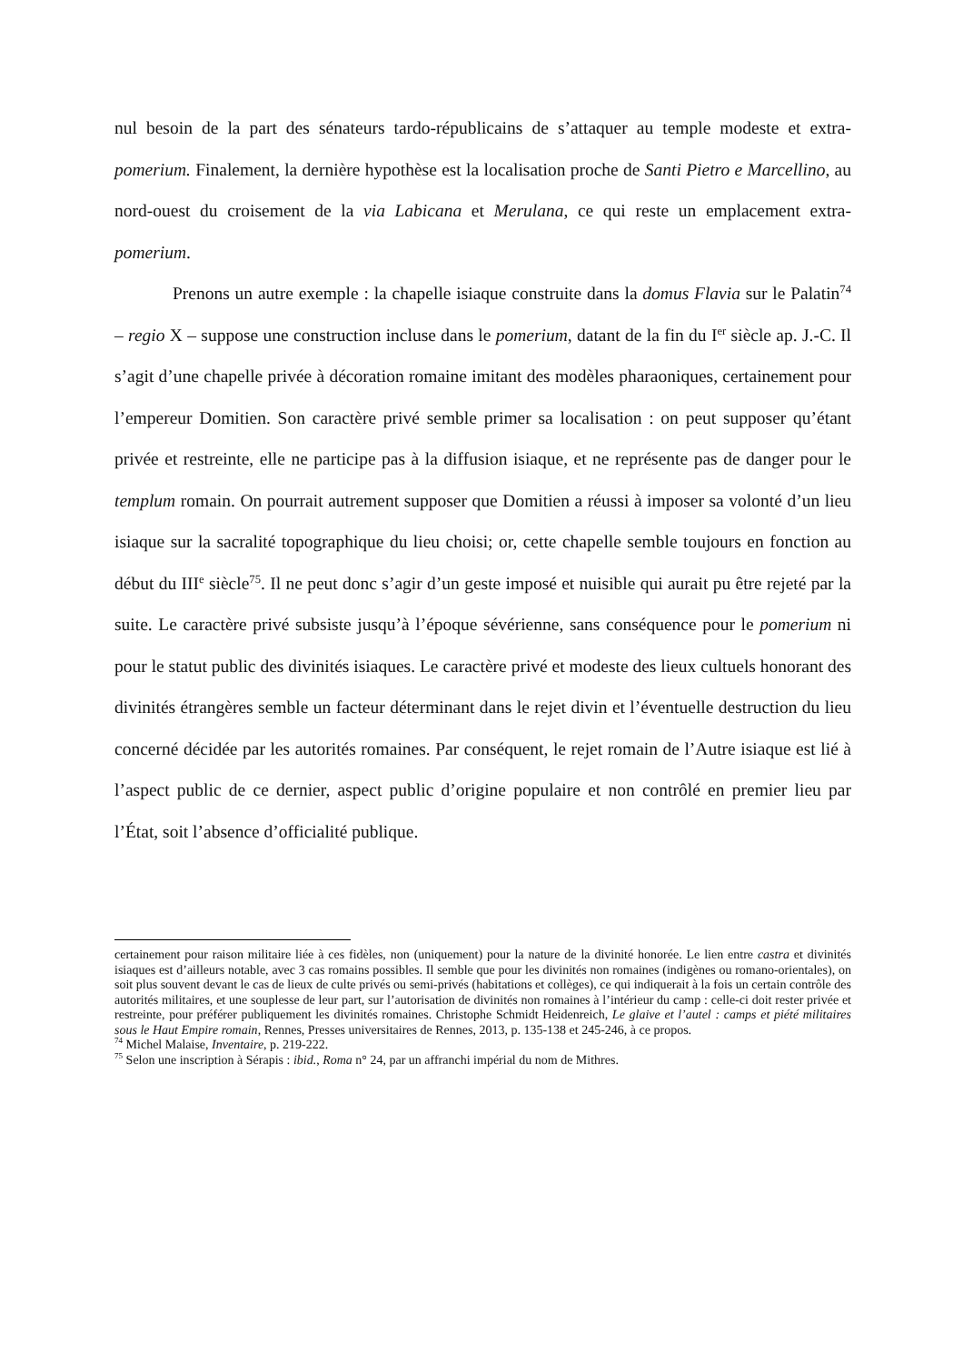nul besoin de la part des sénateurs tardo-républicains de s’attaquer au temple modeste et extra-pomerium. Finalement, la dernière hypothèse est la localisation proche de Santi Pietro e Marcellino, au nord-ouest du croisement de la via Labicana et Merulana, ce qui reste un emplacement extra-pomerium.
Prenons un autre exemple : la chapelle isiaque construite dans la domus Flavia sur le Palatin<sup>74</sup> – regio X – suppose une construction incluse dans le pomerium, datant de la fin du I<sup>er</sup> siècle ap. J.-C. Il s’agit d’une chapelle privée à décoration romaine imitant des modèles pharaoniques, certainement pour l’empereur Domitien. Son caractère privé semble primer sa localisation : on peut supposer qu’étant privée et restreinte, elle ne participe pas à la diffusion isiaque, et ne représente pas de danger pour le templum romain. On pourrait autrement supposer que Domitien a réussi à imposer sa volonté d’un lieu isiaque sur la sacralité topographique du lieu choisi; or, cette chapelle semble toujours en fonction au début du III<sup>e</sup> siècle<sup>75</sup>. Il ne peut donc s’agir d’un geste imposé et nuisible qui aurait pu être rejeté par la suite. Le caractère privé subsiste jusqu’à l’époque sévérienne, sans conséquence pour le pomerium ni pour le statut public des divinités isiaques. Le caractère privé et modeste des lieux cultuels honorant des divinités étrangères semble un facteur déterminant dans le rejet divin et l’éventuelle destruction du lieu concerné décidée par les autorités romaines. Par conséquent, le rejet romain de l’Autre isiaque est lié à l’aspect public de ce dernier, aspect public d’origine populaire et non contrôlé en premier lieu par l’État, soit l’absence d’officialité publique.
certainement pour raison militaire liée à ces fidèles, non (uniquement) pour la nature de la divinité honorée. Le lien entre castra et divinités isiaques est d’ailleurs notable, avec 3 cas romains possibles. Il semble que pour les divinités non romaines (indigènes ou romano-orientales), on soit plus souvent devant le cas de lieux de culte privés ou semi-privés (habitations et collèges), ce qui indiquerait à la fois un certain contrôle des autorités militaires, et une souplesse de leur part, sur l’autorisation de divinités non romaines à l’intérieur du camp : celle-ci doit rester privée et restreinte, pour préférer publiquement les divinités romaines. Christophe Schmidt Heidenreich, Le glaive et l’autel : camps et piété militaires sous le Haut Empire romain, Rennes, Presses universitaires de Rennes, 2013, p. 135-138 et 245-246, à ce propos.
<sup>74</sup> Michel Malaise, Inventaire, p. 219-222.
<sup>75</sup> Selon une inscription à Sérapis : ibid., Roma n° 24, par un affranchi impérial du nom de Mithres.